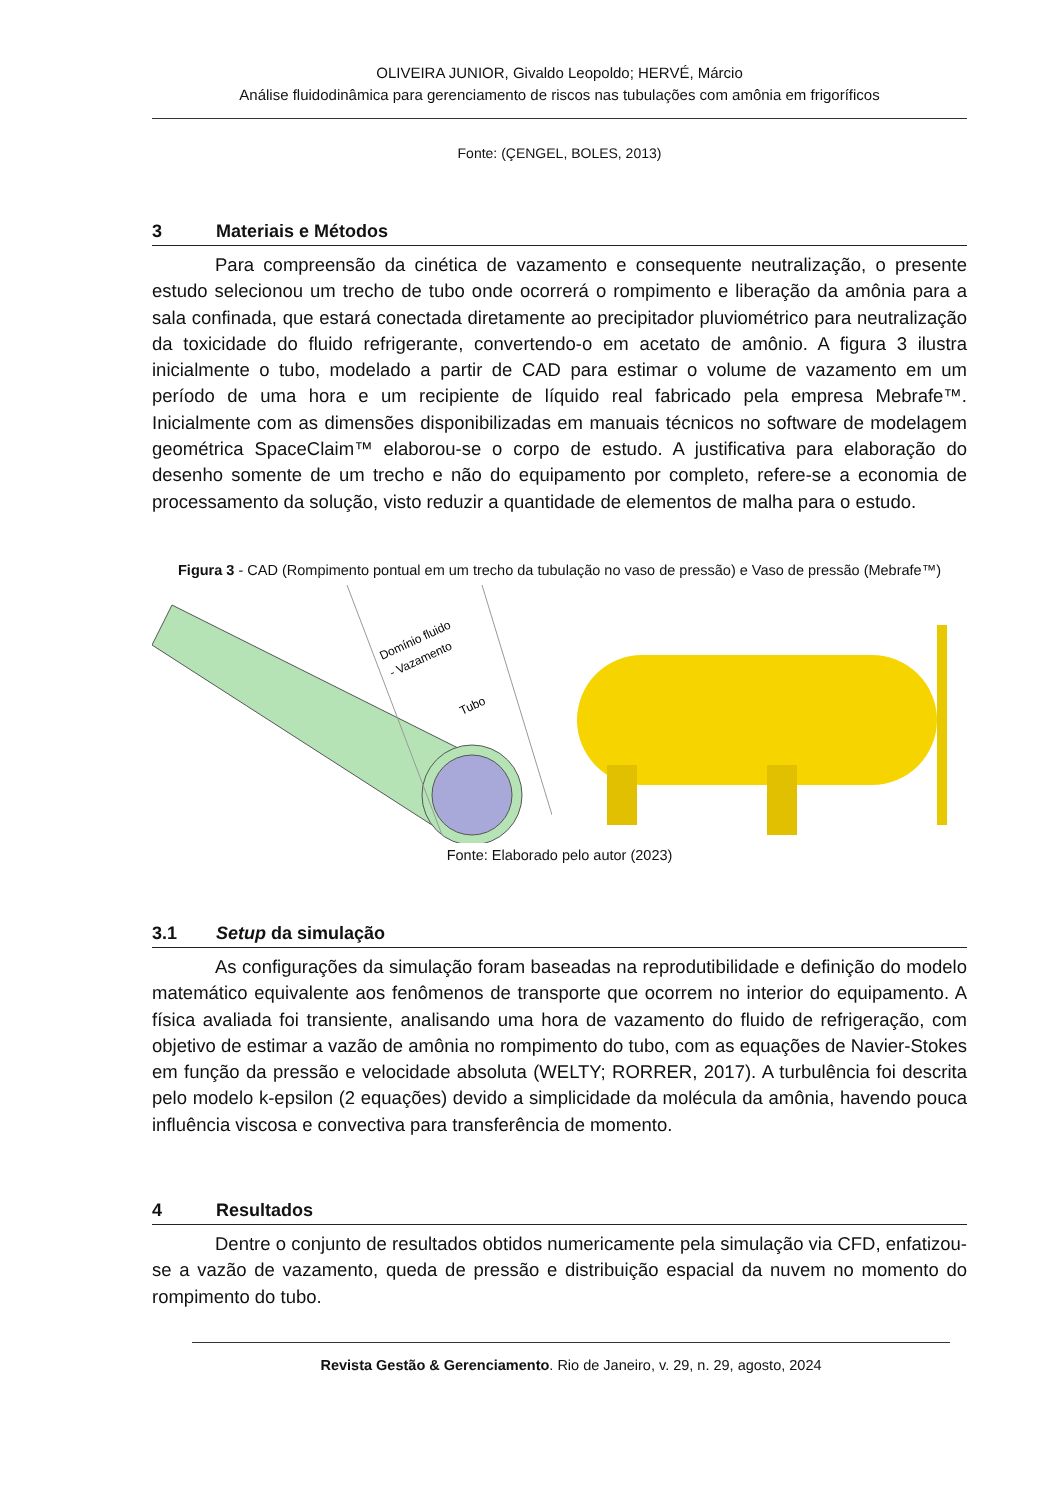OLIVEIRA JUNIOR, Givaldo Leopoldo; HERVÉ, Márcio
Análise fluidodinâmica para gerenciamento de riscos nas tubulações com amônia em frigoríficos
Fonte: (ÇENGEL, BOLES, 2013)
3 Materiais e Métodos
Para compreensão da cinética de vazamento e consequente neutralização, o presente estudo selecionou um trecho de tubo onde ocorrerá o rompimento e liberação da amônia para a sala confinada, que estará conectada diretamente ao precipitador pluviométrico para neutralização da toxicidade do fluido refrigerante, convertendo-o em acetato de amônio. A figura 3 ilustra inicialmente o tubo, modelado a partir de CAD para estimar o volume de vazamento em um período de uma hora e um recipiente de líquido real fabricado pela empresa Mebrafe™. Inicialmente com as dimensões disponibilizadas em manuais técnicos no software de modelagem geométrica SpaceClaim™ elaborou-se o corpo de estudo. A justificativa para elaboração do desenho somente de um trecho e não do equipamento por completo, refere-se a economia de processamento da solução, visto reduzir a quantidade de elementos de malha para o estudo.
Figura 3 - CAD (Rompimento pontual em um trecho da tubulação no vaso de pressão) e Vaso de pressão (Mebrafe™)
Domínio fluido
- Vazamento
Tubo
Fonte: Elaborado pelo autor (2023)
3.1 Setup da simulação
As configurações da simulação foram baseadas na reprodutibilidade e definição do modelo matemático equivalente aos fenômenos de transporte que ocorrem no interior do equipamento. A física avaliada foi transiente, analisando uma hora de vazamento do fluido de refrigeração, com objetivo de estimar a vazão de amônia no rompimento do tubo, com as equações de Navier-Stokes em função da pressão e velocidade absoluta (WELTY; RORRER, 2017). A turbulência foi descrita pelo modelo k-epsilon (2 equações) devido a simplicidade da molécula da amônia, havendo pouca influência viscosa e convectiva para transferência de momento.
4 Resultados
Dentre o conjunto de resultados obtidos numericamente pela simulação via CFD, enfatizou-se a vazão de vazamento, queda de pressão e distribuição espacial da nuvem no momento do rompimento do tubo.
Revista Gestão & Gerenciamento. Rio de Janeiro, v. 29, n. 29, agosto, 2024